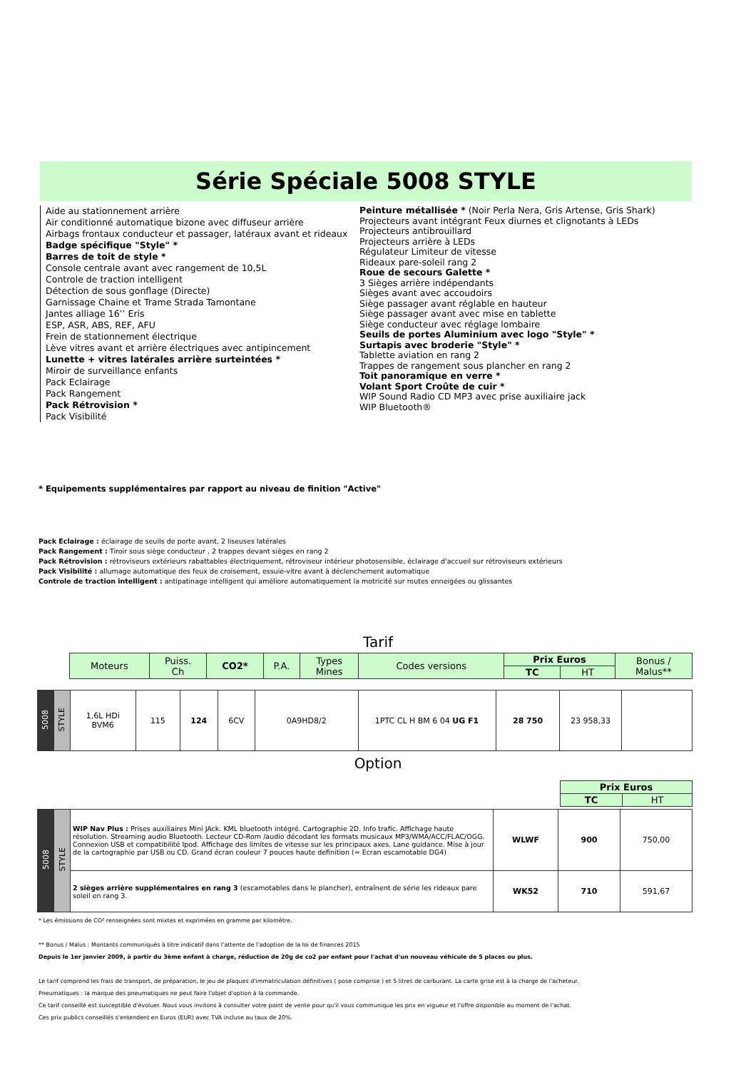Série Spéciale 5008 STYLE
Aide au stationnement arrière
Air conditionné automatique bizone avec diffuseur arrière
Airbags frontaux conducteur et passager, latéraux avant et rideaux
Badge spécifique "Style" *
Barres de toit de style *
Console centrale avant avec rangement de 10,5L
Controle de traction intelligent
Détection de sous gonflage (Directe)
Garnissage Chaine et Trame Strada Tamontane
Jantes alliage 16’’ Eris
ESP, ASR, ABS, REF, AFU
Frein de stationnement électrique
Lève vitres avant et arrière électriques avec antipincement
Lunette + vitres latérales arrière surteintées *
Miroir de surveillance enfants
Pack Eclairage
Pack Rangement
Pack Rétrovision *
Pack Visibilité
Peinture métallisée * (Noir Perla Nera, Gris Artense, Gris Shark)
Projecteurs avant intégrant Feux diurnes et clignotants à LEDs
Projecteurs antibrouillard
Projecteurs arrière à LEDs
Régulateur Limiteur de vitesse
Rideaux pare-soleil rang 2
Roue de secours Galette *
3 Sièges arrière indépendants
Sièges avant avec accoudoirs
Siège passager avant réglable en hauteur
Siège passager avant avec mise en tablette
Siège conducteur avec réglage lombaire
Seuils de portes Aluminium avec logo "Style" *
Surtapis avec broderie "Style" *
Tablette aviation en rang 2
Trappes de rangement sous plancher en rang 2
Toit panoramique en verre *
Volant Sport Croûte de cuir *
WIP Sound Radio CD MP3 avec prise auxiliaire jack
WIP Bluetooth®
* Equipements supplémentaires par rapport au niveau de finition "Active"
Pack Eclairage : éclairage de seuils de porte avant, 2 liseuses latérales
Pack Rangement : Tiroir sous siège conducteur , 2 trappes devant sièges en rang 2
Pack Rétrovision : rétroviseurs extérieurs rabattables électriquement, rétroviseur intérieur photosensible, éclairage d'accueil sur rétroviseurs extérieurs
Pack Visibilité : allumage automatique des feux de croisement, essuie-vitre avant à déclenchement automatique
Controle de traction intelligent : antipatinage intelligent qui améliore automatiquement la motricité sur routes enneigées ou glissantes
Tarif
| Moteurs | Puiss. Ch | CO2* | P.A. | Types Mines | Codes versions | Prix Euros | | Bonus / Malus** |
| --- | --- | --- | --- | --- | --- | --- | --- | --- |
| | | | | | | TC | HT | |
| 5008 | STYLE | 1,6L HDi BVM6 | 115 | 124 | 6CV | 0A9HD8/2 | 1PTC CL H BM 6 04 UG F1 | 28 750 | 23 958,33 | |
Option
| Prix Euros | |
| --- | --- |
| TC | HT |
| 5008 | STYLE | WIP Nav Plus : Prises auxiliaires Mini JAck. KML bluetooth intégré. Cartographie 2D. Info trafic. Affichage haute résolution. Streaming audio Bluetooth. Lecteur CD-Rom /audio décodant les formats musicaux MP3/WMA/ACC/FLAC/OGG. Connexion USB et compatibilité Ipod. Affichage des limites de vitesse sur les principaux axes. Lane guidance. Mise à jour de la cartographie par USB ou CD. Grand écran couleur 7 pouces haute definition (= Ecran escamotable DG4) | WLWF | 900 | 750,00 |
| | | 2 sièges arrière supplémentaires en rang 3 (escamotables dans le plancher), entraînent de série les rideaux pare soleil en rang 3. | WK52 | 710 | 591,67 |
* Les émissions de CO² renseignées sont mixtes et exprimées en gramme par kilomètre.
** Bonus / Malus : Montants communiqués à titre indicatif dans l’attente de l’adoption de la loi de finances 2015
Depuis le 1er janvier 2009, à partir du 3ème enfant à charge, réduction de 20g de co2 par enfant pour l'achat d'un nouveau véhicule de 5 places ou plus.
Le tarif comprend les frais de transport, de préparation, le jeu de plaques d'immatriculation définitives ( pose comprise ) et 5 litres de carburant. La carte grise est à la charge de l'acheteur.
Pneumatiques : la marque des pneumatiques ne peut faire l'objet d'option à la commande.
Ce tarif conseillé est susceptible d'évoluer. Nous vous invitons à consulter votre point de vente pour qu'il vous communique les prix en vigueur et l'offre disponible au moment de l'achat.
Ces prix publics conseillés s'entendent en Euros (EUR) avec TVA incluse au taux de 20%.